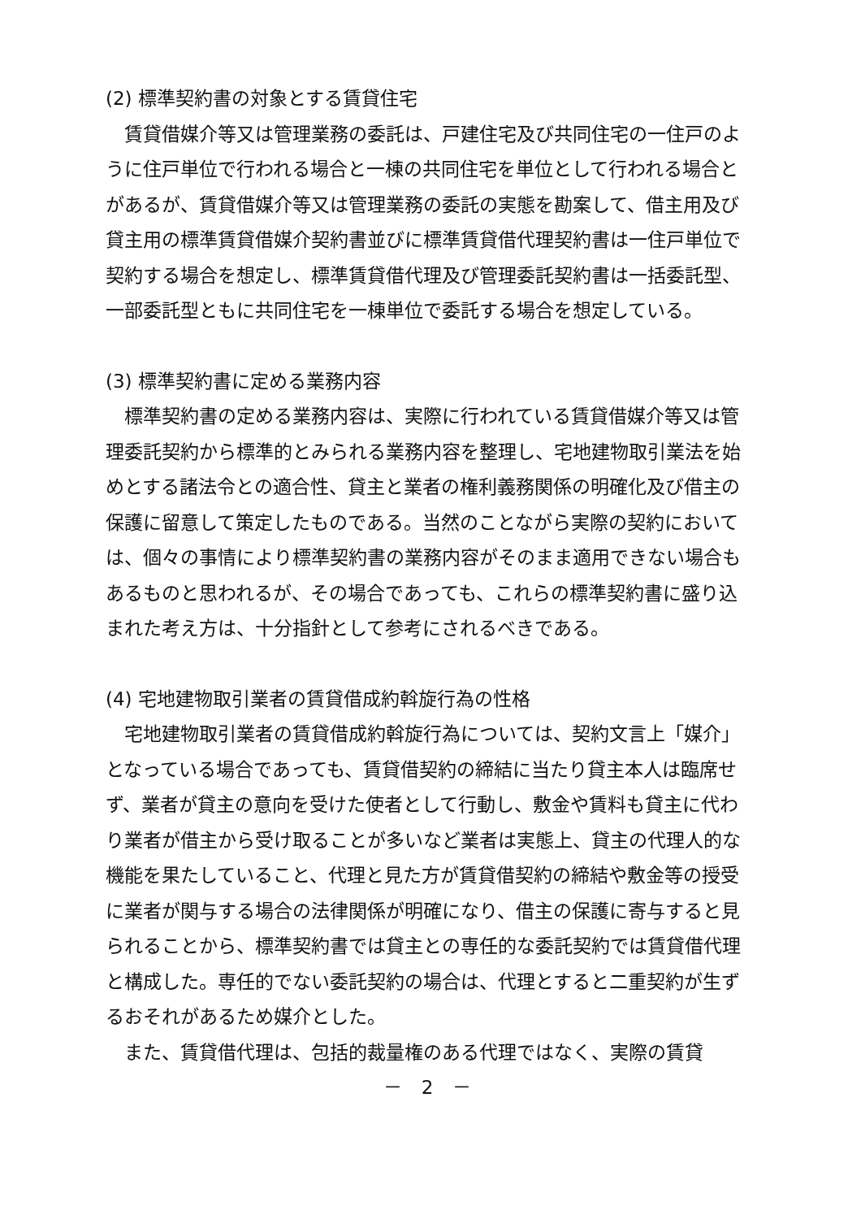(2) 標準契約書の対象とする賃貸住宅
賃貸借媒介等又は管理業務の委託は、戸建住宅及び共同住宅の一住戸のように住戸単位で行われる場合と一棟の共同住宅を単位として行われる場合とがあるが、賃貸借媒介等又は管理業務の委託の実態を勘案して、借主用及び貸主用の標準賃貸借媒介契約書並びに標準賃貸借代理契約書は一住戸単位で契約する場合を想定し、標準賃貸借代理及び管理委託契約書は一括委託型、一部委託型ともに共同住宅を一棟単位で委託する場合を想定している。
(3) 標準契約書に定める業務内容
標準契約書の定める業務内容は、実際に行われている賃貸借媒介等又は管理委託契約から標準的とみられる業務内容を整理し、宅地建物取引業法を始めとする諸法令との適合性、貸主と業者の権利義務関係の明確化及び借主の保護に留意して策定したものである。当然のことながら実際の契約においては、個々の事情により標準契約書の業務内容がそのまま適用できない場合もあるものと思われるが、その場合であっても、これらの標準契約書に盛り込まれた考え方は、十分指針として参考にされるべきである。
(4) 宅地建物取引業者の賃貸借成約斡旋行為の性格
宅地建物取引業者の賃貸借成約斡旋行為については、契約文言上「媒介」となっている場合であっても、賃貸借契約の締結に当たり貸主本人は臨席せず、業者が貸主の意向を受けた使者として行動し、敷金や賃料も貸主に代わり業者が借主から受け取ることが多いなど業者は実態上、貸主の代理人的な機能を果たしていること、代理と見た方が賃貸借契約の締結や敷金等の授受に業者が関与する場合の法律関係が明確になり、借主の保護に寄与すると見られることから、標準契約書では貸主との専任的な委託契約では賃貸借代理と構成した。専任的でない委託契約の場合は、代理とすると二重契約が生ずるおそれがあるため媒介とした。
また、賃貸借代理は、包括的裁量権のある代理ではなく、実際の賃貸
－ 2 －